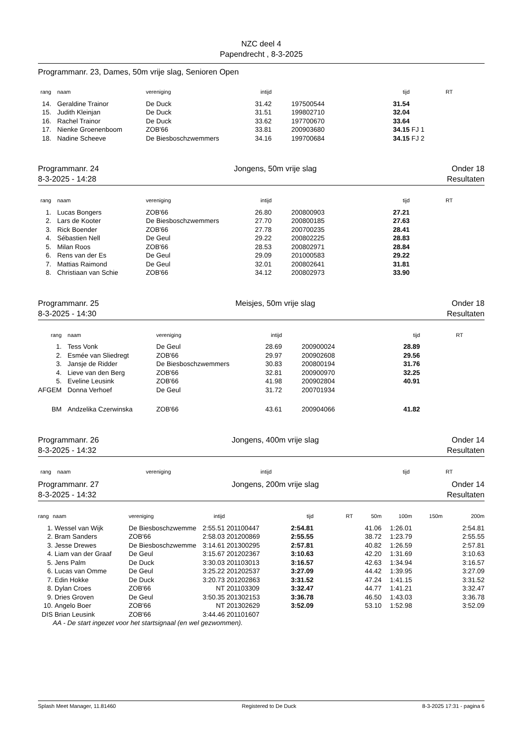NZC deel 4
Papendrecht , 8-3-2025
Programmanr. 23, Dames, 50m vrije slag, Senioren Open
| rang | naam | vereniging | intijd | | | tijd | RT |
| --- | --- | --- | --- | --- | --- | --- | --- |
| 14. | Geraldine Trainor | De Duck | 31.42 | | 197500544 | 31.54 | |
| 15. | Judith Kleinjan | De Duck | 31.51 | | 199802710 | 32.04 | |
| 16. | Rachel Trainor | De Duck | 33.62 | | 197700670 | 33.64 | |
| 17. | Nienke Groenenboom | ZOB'66 | 33.81 | | 200903680 | 34.15 | FJ 1 |
| 18. | Nadine Scheeve | De Biesboschzwemmers | 34.16 | | 199700684 | 34.15 | FJ 2 |
Programmanr. 24 Jongens, 50m vrije slag Onder 18
8-3-2025 - 14:28 Resultaten
| rang | naam | vereniging | intijd | | | tijd | RT |
| --- | --- | --- | --- | --- | --- | --- | --- |
| 1. | Lucas Bongers | ZOB'66 | 26.80 | | 200800903 | 27.21 | |
| 2. | Lars de Kooter | De Biesboschzwemmers | 27.70 | | 200800185 | 27.63 | |
| 3. | Rick Boender | ZOB'66 | 27.78 | | 200700235 | 28.41 | |
| 4. | Sébastien Nell | De Geul | 29.22 | | 200802225 | 28.83 | |
| 5. | Milan Roos | ZOB'66 | 28.53 | | 200802971 | 28.84 | |
| 6. | Rens van der Es | De Geul | 29.09 | | 201000583 | 29.22 | |
| 7. | Mattias Raimond | De Geul | 32.01 | | 200802641 | 31.81 | |
| 8. | Christiaan van Schie | ZOB'66 | 34.12 | | 200802973 | 33.90 | |
Programmanr. 25 Meisjes, 50m vrije slag Onder 18
8-3-2025 - 14:30 Resultaten
| rang | naam | vereniging | intijd | | | tijd | RT |
| --- | --- | --- | --- | --- | --- | --- | --- |
| 1. | Tess Vonk | De Geul | 28.69 | | 200900024 | 28.89 | |
| 2. | Esmée van Sliedregt | ZOB'66 | 29.97 | | 200902608 | 29.56 | |
| 3. | Jansje de Ridder | De Biesboschzwemmers | 30.83 | | 200800194 | 31.76 | |
| 4. | Lieve van den Berg | ZOB'66 | 32.81 | | 200900970 | 32.25 | |
| 5. | Eveline Leusink | ZOB'66 | 41.98 | | 200902804 | 40.91 | |
| AFGEM | Donna Verhoef | De Geul | 31.72 | | 200701934 | | |
| BM | Andzelika Czerwinska | ZOB'66 | 43.61 | | 200904066 | 41.82 | |
Programmanr. 26 Jongens, 400m vrije slag Onder 14
8-3-2025 - 14:32 Resultaten
| rang | naam | vereniging | intijd | | | tijd | RT |
| --- | --- | --- | --- | --- | --- | --- | --- |
Programmanr. 27 Jongens, 200m vrije slag Onder 14
8-3-2025 - 14:32 Resultaten
| rang | naam | vereniging | intijd | | tijd | RT | 50m | 100m | 150m | 200m |
| --- | --- | --- | --- | --- | --- | --- | --- | --- | --- | --- |
| 1. | Wessel van Wijk | De Biesboschzwemme | 2:55.51 | 201100447 | 2:54.81 | | 41.06 | 1:26.01 | | 2:54.81 |
| 2. | Bram Sanders | ZOB'66 | 2:58.03 | 201200869 | 2:55.55 | | 38.72 | 1:23.79 | | 2:55.55 |
| 3. | Jesse Drewes | De Biesboschzwemme | 3:14.61 | 201300295 | 2:57.81 | | 40.82 | 1:26.59 | | 2:57.81 |
| 4. | Liam van der Graaf | De Geul | 3:15.67 | 201202367 | 3:10.63 | | 42.20 | 1:31.69 | | 3:10.63 |
| 5. | Jens Palm | De Duck | 3:30.03 | 201103013 | 3:16.57 | | 42.63 | 1:34.94 | | 3:16.57 |
| 6. | Lucas van Omme | De Geul | 3:25.22 | 201202537 | 3:27.09 | | 44.42 | 1:39.95 | | 3:27.09 |
| 7. | Edin Hokke | De Duck | 3:20.73 | 201202863 | 3:31.52 | | 47.24 | 1:41.15 | | 3:31.52 |
| 8. | Dylan Croes | ZOB'66 | NT | 201103309 | 3:32.47 | | 44.77 | 1:41.21 | | 3:32.47 |
| 9. | Dries Groven | De Geul | 3:50.35 | 201302153 | 3:36.78 | | 46.50 | 1:43.03 | | 3:36.78 |
| 10. | Angelo Boer | ZOB'66 | NT | 201302629 | 3:52.09 | | 53.10 | 1:52.98 | | 3:52.09 |
| DIS | Brian Leusink | ZOB'66 | 3:44.46 | 201101607 | | | | | | |
| | AA - De start ingezet voor het startsignaal (en wel gezwommen). | | | | | | | | | |
Splash Meet Manager, 11.81460 Registered to De Duck 8-3-2025 17:31 - pagina 6